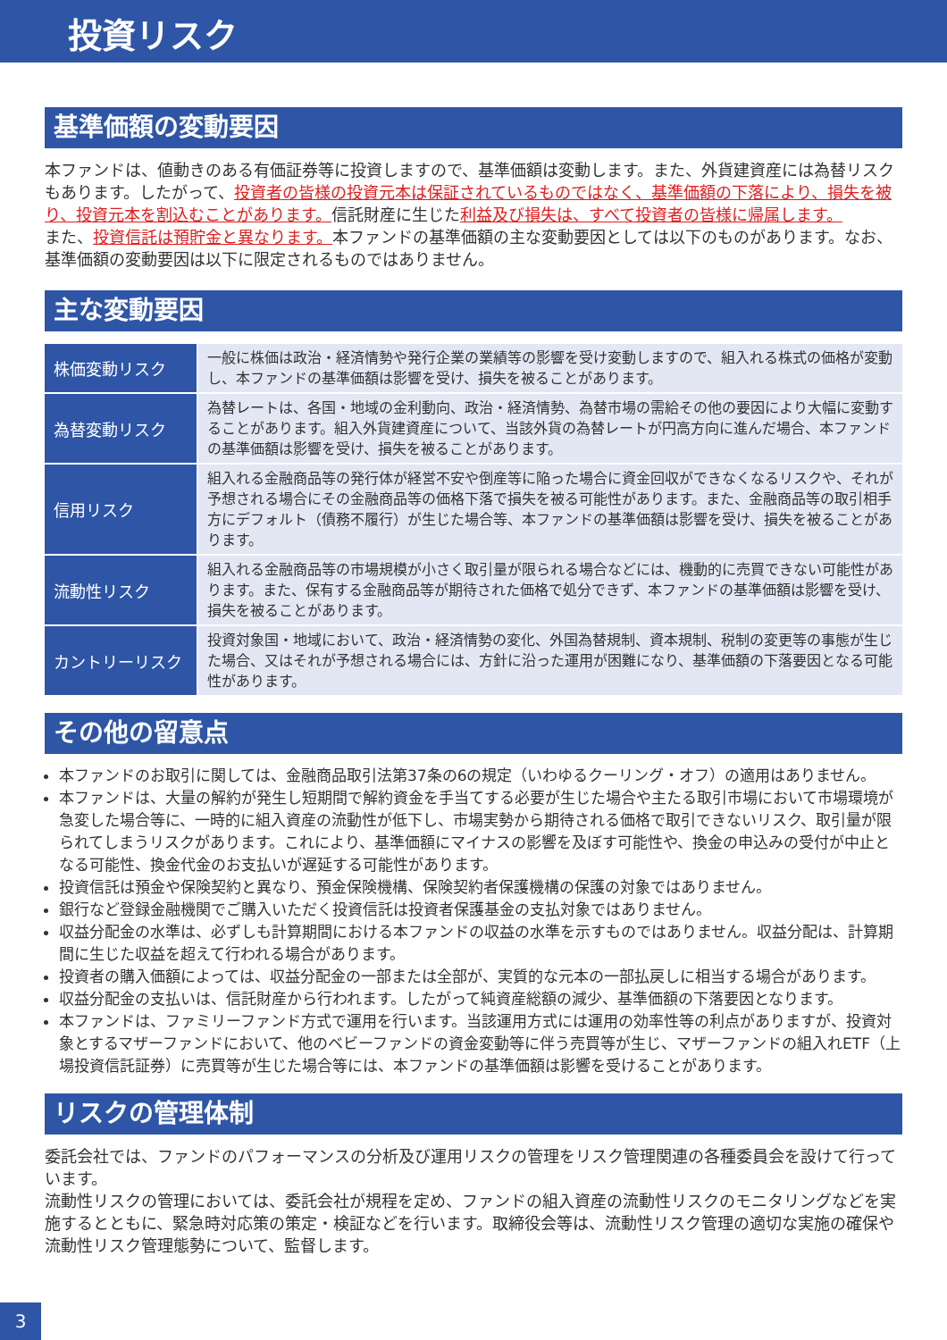投資リスク
基準価額の変動要因
本ファンドは、値動きのある有価証券等に投資しますので、基準価額は変動します。また、外貨建資産には為替リスクもあります。したがって、投資者の皆様の投資元本は保証されているものではなく、基準価額の下落により、損失を被り、投資元本を割込むことがあります。信託財産に生じた利益及び損失は、すべて投資者の皆様に帰属します。
また、投資信託は預貯金と異なります。本ファンドの基準価額の主な変動要因としては以下のものがあります。なお、基準価額の変動要因は以下に限定されるものではありません。
主な変動要因
| 株価変動リスク | 一般に株価は政治・経済情勢や発行企業の業績等の影響を受け変動しますので、組入れる株式の価格が変動し、本ファンドの基準価額は影響を受け、損失を被ることがあります。 |
| 為替変動リスク | 為替レートは、各国・地域の金利動向、政治・経済情勢、為替市場の需給その他の要因により大幅に変動することがあります。組入外貨建資産について、当該外貨の為替レートが円高方向に進んだ場合、本ファンドの基準価額は影響を受け、損失を被ることがあります。 |
| 信用リスク | 組入れる金融商品等の発行体が経営不安や倒産等に陥った場合に資金回収ができなくなるリスクや、それが予想される場合にその金融商品等の価格下落で損失を被る可能性があります。また、金融商品等の取引相手方にデフォルト（債務不履行）が生じた場合等、本ファンドの基準価額は影響を受け、損失を被ることがあります。 |
| 流動性リスク | 組入れる金融商品等の市場規模が小さく取引量が限られる場合などには、機動的に売買できない可能性があります。また、保有する金融商品等が期待された価格で処分できず、本ファンドの基準価額は影響を受け、損失を被ることがあります。 |
| カントリーリスク | 投資対象国・地域において、政治・経済情勢の変化、外国為替規制、資本規制、税制の変更等の事態が生じた場合、又はそれが予想される場合には、方針に沿った運用が困難になり、基準価額の下落要因となる可能性があります。 |
その他の留意点
本ファンドのお取引に関しては、金融商品取引法第37条の6の規定（いわゆるクーリング・オフ）の適用はありません。
本ファンドは、大量の解約が発生し短期間で解約資金を手当てする必要が生じた場合や主たる取引市場において市場環境が急変した場合等に、一時的に組入資産の流動性が低下し、市場実勢から期待される価格で取引できないリスク、取引量が限られてしまうリスクがあります。これにより、基準価額にマイナスの影響を及ぼす可能性や、換金の申込みの受付が中止となる可能性、換金代金のお支払いが遅延する可能性があります。
投資信託は預金や保険契約と異なり、預金保険機構、保険契約者保護機構の保護の対象ではありません。
銀行など登録金融機関でご購入いただく投資信託は投資者保護基金の支払対象ではありません。
収益分配金の水準は、必ずしも計算期間における本ファンドの収益の水準を示すものではありません。収益分配は、計算期間に生じた収益を超えて行われる場合があります。
投資者の購入価額によっては、収益分配金の一部または全部が、実質的な元本の一部払戻しに相当する場合があります。
収益分配金の支払いは、信託財産から行われます。したがって純資産総額の減少、基準価額の下落要因となります。
本ファンドは、ファミリーファンド方式で運用を行います。当該運用方式には運用の効率性等の利点がありますが、投資対象とするマザーファンドにおいて、他のベビーファンドの資金変動等に伴う売買等が生じ、マザーファンドの組入れETF（上場投資信託証券）に売買等が生じた場合等には、本ファンドの基準価額は影響を受けることがあります。
リスクの管理体制
委託会社では、ファンドのパフォーマンスの分析及び運用リスクの管理をリスク管理関連の各種委員会を設けて行っています。
流動性リスクの管理においては、委託会社が規程を定め、ファンドの組入資産の流動性リスクのモニタリングなどを実施するとともに、緊急時対応策の策定・検証などを行います。取締役会等は、流動性リスク管理の適切な実施の確保や流動性リスク管理態勢について、監督します。
3